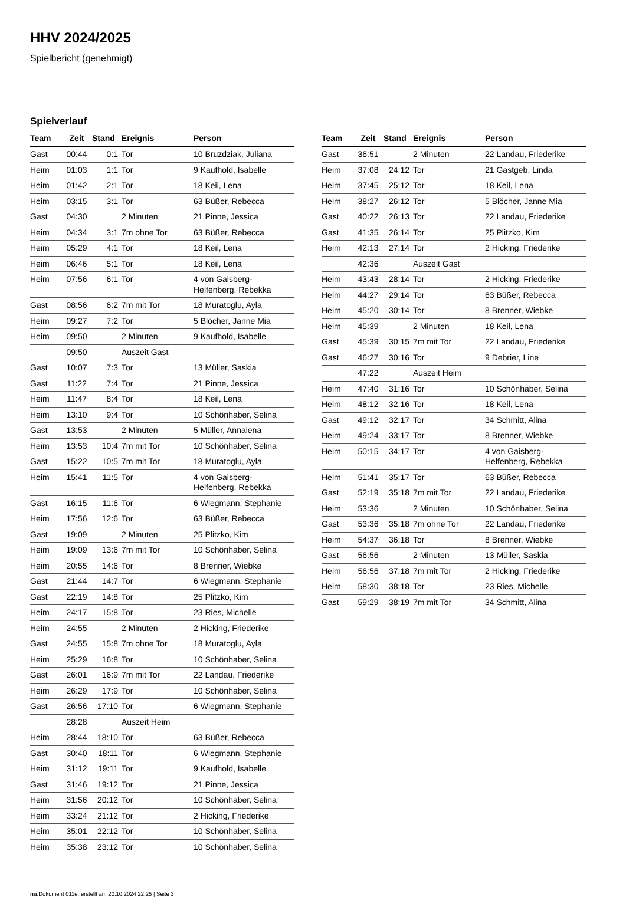HHV 2024/2025
Spielbericht (genehmigt)
Spielverlauf
| Team | Zeit | Stand | Ereignis | Person |
| --- | --- | --- | --- | --- |
| Gast | 00:44 | 0:1 | Tor | 10 Bruzdziak, Juliana |
| Heim | 01:03 | 1:1 | Tor | 9 Kaufhold, Isabelle |
| Heim | 01:42 | 2:1 | Tor | 18 Keil, Lena |
| Heim | 03:15 | 3:1 | Tor | 63 Büßer, Rebecca |
| Gast | 04:30 | | 2 Minuten | 21 Pinne, Jessica |
| Heim | 04:34 | 3:1 | 7m ohne Tor | 63 Büßer, Rebecca |
| Heim | 05:29 | 4:1 | Tor | 18 Keil, Lena |
| Heim | 06:46 | 5:1 | Tor | 18 Keil, Lena |
| Heim | 07:56 | 6:1 | Tor | 4 von Gaisberg-Helfenberg, Rebekka |
| Gast | 08:56 | 6:2 | 7m mit Tor | 18 Muratoglu, Ayla |
| Heim | 09:27 | 7:2 | Tor | 5 Blöcher, Janne Mia |
| Heim | 09:50 | | 2 Minuten | 9 Kaufhold, Isabelle |
| | 09:50 | | Auszeit Gast | |
| Gast | 10:07 | 7:3 | Tor | 13 Müller, Saskia |
| Gast | 11:22 | 7:4 | Tor | 21 Pinne, Jessica |
| Heim | 11:47 | 8:4 | Tor | 18 Keil, Lena |
| Heim | 13:10 | 9:4 | Tor | 10 Schönhaber, Selina |
| Gast | 13:53 | | 2 Minuten | 5 Müller, Annalena |
| Heim | 13:53 | 10:4 | 7m mit Tor | 10 Schönhaber, Selina |
| Gast | 15:22 | 10:5 | 7m mit Tor | 18 Muratoglu, Ayla |
| Heim | 15:41 | 11:5 | Tor | 4 von Gaisberg-Helfenberg, Rebekka |
| Gast | 16:15 | 11:6 | Tor | 6 Wiegmann, Stephanie |
| Heim | 17:56 | 12:6 | Tor | 63 Büßer, Rebecca |
| Gast | 19:09 | | 2 Minuten | 25 Plitzko, Kim |
| Heim | 19:09 | 13:6 | 7m mit Tor | 10 Schönhaber, Selina |
| Heim | 20:55 | 14:6 | Tor | 8 Brenner, Wiebke |
| Gast | 21:44 | 14:7 | Tor | 6 Wiegmann, Stephanie |
| Gast | 22:19 | 14:8 | Tor | 25 Plitzko, Kim |
| Heim | 24:17 | 15:8 | Tor | 23 Ries, Michelle |
| Heim | 24:55 | | 2 Minuten | 2 Hicking, Friederike |
| Gast | 24:55 | 15:8 | 7m ohne Tor | 18 Muratoglu, Ayla |
| Heim | 25:29 | 16:8 | Tor | 10 Schönhaber, Selina |
| Gast | 26:01 | 16:9 | 7m mit Tor | 22 Landau, Friederike |
| Heim | 26:29 | 17:9 | Tor | 10 Schönhaber, Selina |
| Gast | 26:56 | 17:10 | Tor | 6 Wiegmann, Stephanie |
| | 28:28 | | Auszeit Heim | |
| Heim | 28:44 | 18:10 | Tor | 63 Büßer, Rebecca |
| Gast | 30:40 | 18:11 | Tor | 6 Wiegmann, Stephanie |
| Heim | 31:12 | 19:11 | Tor | 9 Kaufhold, Isabelle |
| Gast | 31:46 | 19:12 | Tor | 21 Pinne, Jessica |
| Heim | 31:56 | 20:12 | Tor | 10 Schönhaber, Selina |
| Heim | 33:24 | 21:12 | Tor | 2 Hicking, Friederike |
| Heim | 35:01 | 22:12 | Tor | 10 Schönhaber, Selina |
| Heim | 35:38 | 23:12 | Tor | 10 Schönhaber, Selina |
| Team | Zeit | Stand | Ereignis | Person |
| --- | --- | --- | --- | --- |
| Gast | 36:51 | | 2 Minuten | 22 Landau, Friederike |
| Heim | 37:08 | 24:12 | Tor | 21 Gastgeb, Linda |
| Heim | 37:45 | 25:12 | Tor | 18 Keil, Lena |
| Heim | 38:27 | 26:12 | Tor | 5 Blöcher, Janne Mia |
| Gast | 40:22 | 26:13 | Tor | 22 Landau, Friederike |
| Gast | 41:35 | 26:14 | Tor | 25 Plitzko, Kim |
| Heim | 42:13 | 27:14 | Tor | 2 Hicking, Friederike |
| | 42:36 | | Auszeit Gast | |
| Heim | 43:43 | 28:14 | Tor | 2 Hicking, Friederike |
| Heim | 44:27 | 29:14 | Tor | 63 Büßer, Rebecca |
| Heim | 45:20 | 30:14 | Tor | 8 Brenner, Wiebke |
| Heim | 45:39 | | 2 Minuten | 18 Keil, Lena |
| Gast | 45:39 | 30:15 | 7m mit Tor | 22 Landau, Friederike |
| Gast | 46:27 | 30:16 | Tor | 9 Debrier, Line |
| | 47:22 | | Auszeit Heim | |
| Heim | 47:40 | 31:16 | Tor | 10 Schönhaber, Selina |
| Heim | 48:12 | 32:16 | Tor | 18 Keil, Lena |
| Gast | 49:12 | 32:17 | Tor | 34 Schmitt, Alina |
| Heim | 49:24 | 33:17 | Tor | 8 Brenner, Wiebke |
| Heim | 50:15 | 34:17 | Tor | 4 von Gaisberg-Helfenberg, Rebekka |
| Heim | 51:41 | 35:17 | Tor | 63 Büßer, Rebecca |
| Gast | 52:19 | 35:18 | 7m mit Tor | 22 Landau, Friederike |
| Heim | 53:36 | | 2 Minuten | 10 Schönhaber, Selina |
| Gast | 53:36 | 35:18 | 7m ohne Tor | 22 Landau, Friederike |
| Heim | 54:37 | 36:18 | Tor | 8 Brenner, Wiebke |
| Gast | 56:56 | | 2 Minuten | 13 Müller, Saskia |
| Heim | 56:56 | 37:18 | 7m mit Tor | 2 Hicking, Friederike |
| Heim | 58:30 | 38:18 | Tor | 23 Ries, Michelle |
| Gast | 59:29 | 38:19 | 7m mit Tor | 34 Schmitt, Alina |
nu.Dokument 011e, erstellt am 20.10.2024 22:25 | Seite 3